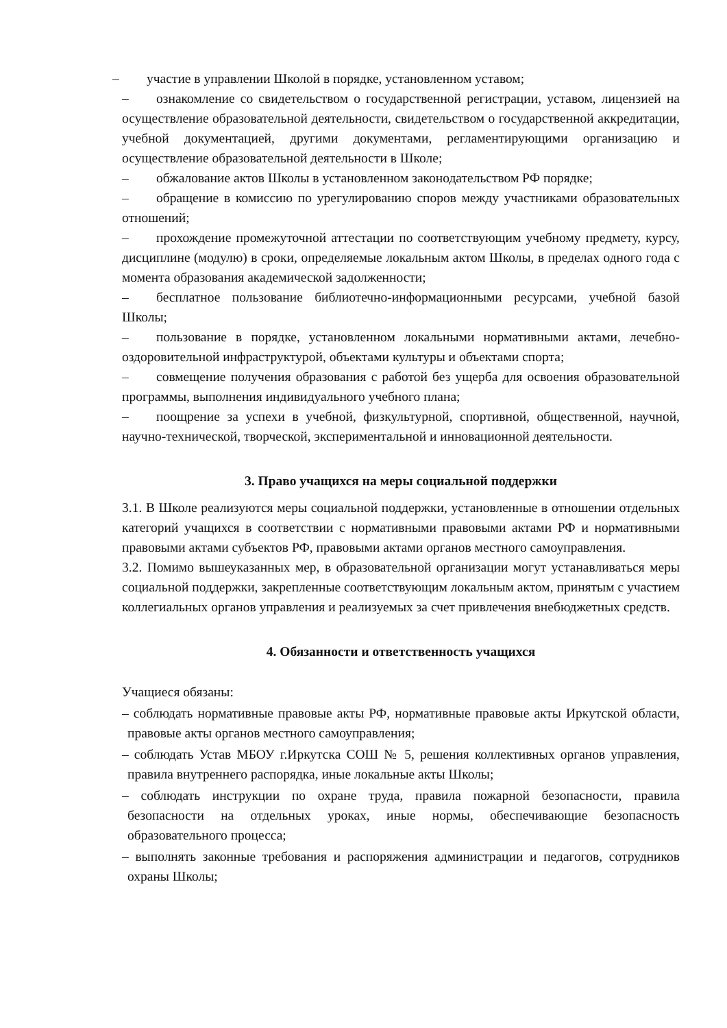– участие в управлении Школой в порядке, установленном уставом;
– ознакомление со свидетельством о государственной регистрации, уставом, лицензией на осуществление образовательной деятельности, свидетельством о государственной аккредитации, учебной документацией, другими документами, регламентирующими организацию и осуществление образовательной деятельности в Школе;
– обжалование актов Школы в установленном законодательством РФ порядке;
– обращение в комиссию по урегулированию споров между участниками образовательных отношений;
– прохождение промежуточной аттестации по соответствующим учебному предмету, курсу, дисциплине (модулю) в сроки, определяемые локальным актом Школы, в пределах одного года с момента образования академической задолженности;
– бесплатное пользование библиотечно-информационными ресурсами, учебной базой Школы;
– пользование в порядке, установленном локальными нормативными актами, лечебно-оздоровительной инфраструктурой, объектами культуры и объектами спорта;
– совмещение получения образования с работой без ущерба для освоения образовательной программы, выполнения индивидуального учебного плана;
– поощрение за успехи в учебной, физкультурной, спортивной, общественной, научной, научно-технической, творческой, экспериментальной и инновационной деятельности.
3. Право учащихся на меры социальной поддержки
3.1. В Школе реализуются меры социальной поддержки, установленные в отношении отдельных категорий учащихся в соответствии с нормативными правовыми актами РФ и нормативными правовыми актами субъектов РФ, правовыми актами органов местного самоуправления.
3.2. Помимо вышеуказанных мер, в образовательной организации могут устанавливаться меры социальной поддержки, закрепленные соответствующим локальным актом, принятым с участием коллегиальных органов управления и реализуемых за счет привлечения внебюджетных средств.
4. Обязанности и ответственность учащихся
Учащиеся обязаны:
– соблюдать нормативные правовые акты РФ, нормативные правовые акты Иркутской области, правовые акты органов местного самоуправления;
– соблюдать Устав МБОУ г.Иркутска СОШ № 5, решения коллективных органов управления, правила внутреннего распорядка, иные локальные акты Школы;
– соблюдать инструкции по охране труда, правила пожарной безопасности, правила безопасности на отдельных уроках, иные нормы, обеспечивающие безопасность образовательного процесса;
– выполнять законные требования и распоряжения администрации и педагогов, сотрудников охраны Школы;